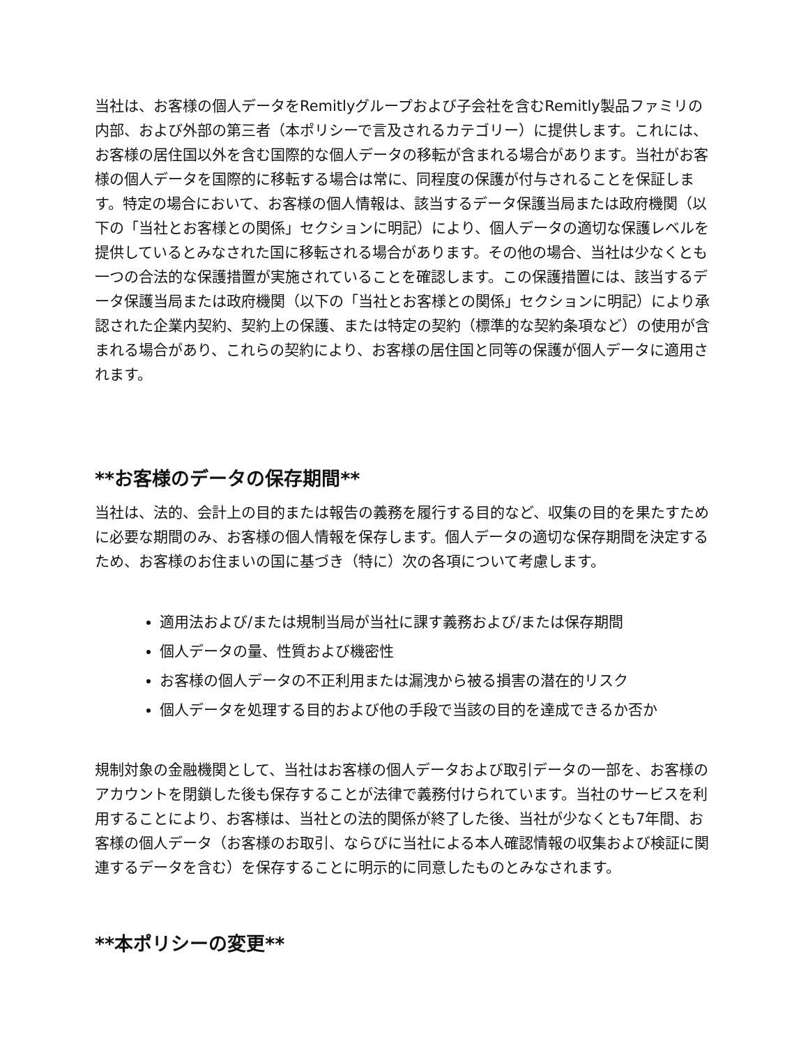当社は、お客様の個人データをRemitlyグループおよび子会社を含むRemitly製品ファミリの内部、および外部の第三者（本ポリシーで言及されるカテゴリー）に提供します。これには、お客様の居住国以外を含む国際的な個人データの移転が含まれる場合があります。当社がお客様の個人データを国際的に移転する場合は常に、同程度の保護が付与されることを保証します。特定の場合において、お客様の個人情報は、該当するデータ保護当局または政府機関（以下の「当社とお客様との関係」セクションに明記）により、個人データの適切な保護レベルを提供しているとみなされた国に移転される場合があります。その他の場合、当社は少なくとも一つの合法的な保護措置が実施されていることを確認します。この保護措置には、該当するデータ保護当局または政府機関（以下の「当社とお客様との関係」セクションに明記）により承認された企業内契約、契約上の保護、または特定の契約（標準的な契約条項など）の使用が含まれる場合があり、これらの契約により、お客様の居住国と同等の保護が個人データに適用されます。
**お客様のデータの保存期間**
当社は、法的、会計上の目的または報告の義務を履行する目的など、収集の目的を果たすために必要な期間のみ、お客様の個人情報を保存します。個人データの適切な保存期間を決定するため、お客様のお住まいの国に基づき（特に）次の各項について考慮します。
適用法および/または規制当局が当社に課す義務および/または保存期間
個人データの量、性質および機密性
お客様の個人データの不正利用または漏洩から被る損害の潜在的リスク
個人データを処理する目的および他の手段で当該の目的を達成できるか否か
規制対象の金融機関として、当社はお客様の個人データおよび取引データの一部を、お客様のアカウントを閉鎖した後も保存することが法律で義務付けられています。当社のサービスを利用することにより、お客様は、当社との法的関係が終了した後、当社が少なくとも7年間、お客様の個人データ（お客様のお取引、ならびに当社による本人確認情報の収集および検証に関連するデータを含む）を保存することに明示的に同意したものとみなされます。
**本ポリシーの変更**